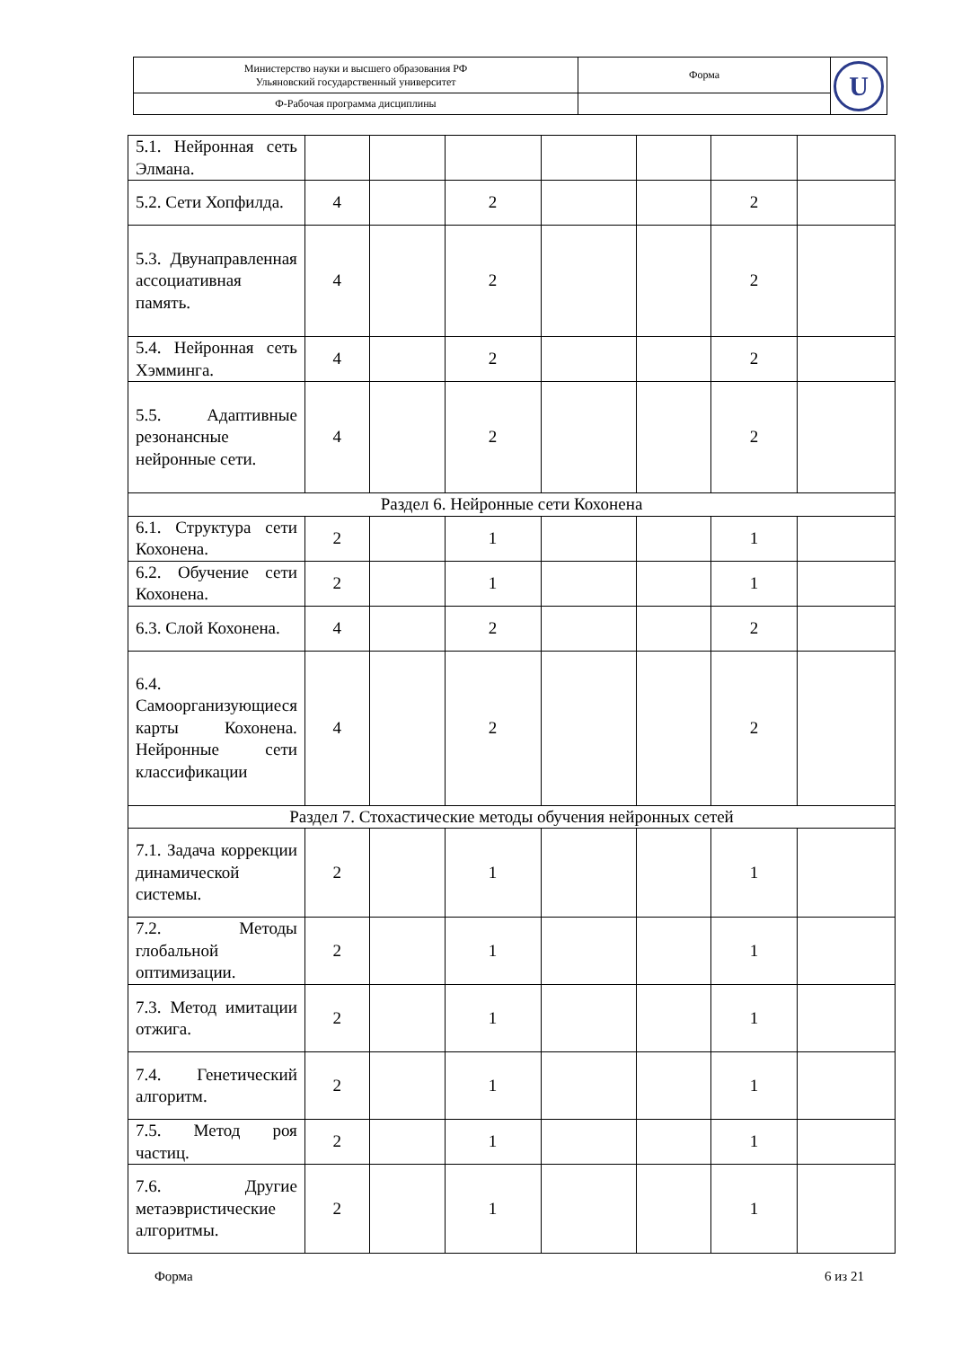| Министерство науки и высшего образования РФ Ульяновский государственный университет | Форма | U |
| Ф-Рабочая программа дисциплины | | |
| 5.1. Нейронная сеть Элмана. | | | | | | | |
| 5.2. Сети Хопфилда. | 4 | | 2 | | | 2 | |
| 5.3. Двунаправленная ассоциативная память. | 4 | | 2 | | | 2 | |
| 5.4. Нейронная сеть Хэмминга. | 4 | | 2 | | | 2 | |
| 5.5. Адаптивные резонансные нейронные сети. | 4 | | 2 | | | 2 | |
| Раздел 6. Нейронные сети Кохонена | | | | | | | |
| 6.1. Структура сети Кохонена. | 2 | | 1 | | | 1 | |
| 6.2. Обучение сети Кохонена. | 2 | | 1 | | | 1 | |
| 6.3. Слой Кохонена. | 4 | | 2 | | | 2 | |
| 6.4. Самоорганизующиеся карты Кохонена. Нейронные сети классификации | 4 | | 2 | | | 2 | |
| Раздел 7. Стохастические методы обучения нейронных сетей | | | | | | | |
| 7.1. Задача коррекции динамической системы. | 2 | | 1 | | | 1 | |
| 7.2. Методы глобальной оптимизации. | 2 | | 1 | | | 1 | |
| 7.3. Метод имитации отжига. | 2 | | 1 | | | 1 | |
| 7.4. Генетический алгоритм. | 2 | | 1 | | | 1 | |
| 7.5. Метод роя частиц. | 2 | | 1 | | | 1 | |
| 7.6. Другие метаэвристические алгоритмы. | 2 | | 1 | | | 1 | |
Форма 6 из 21